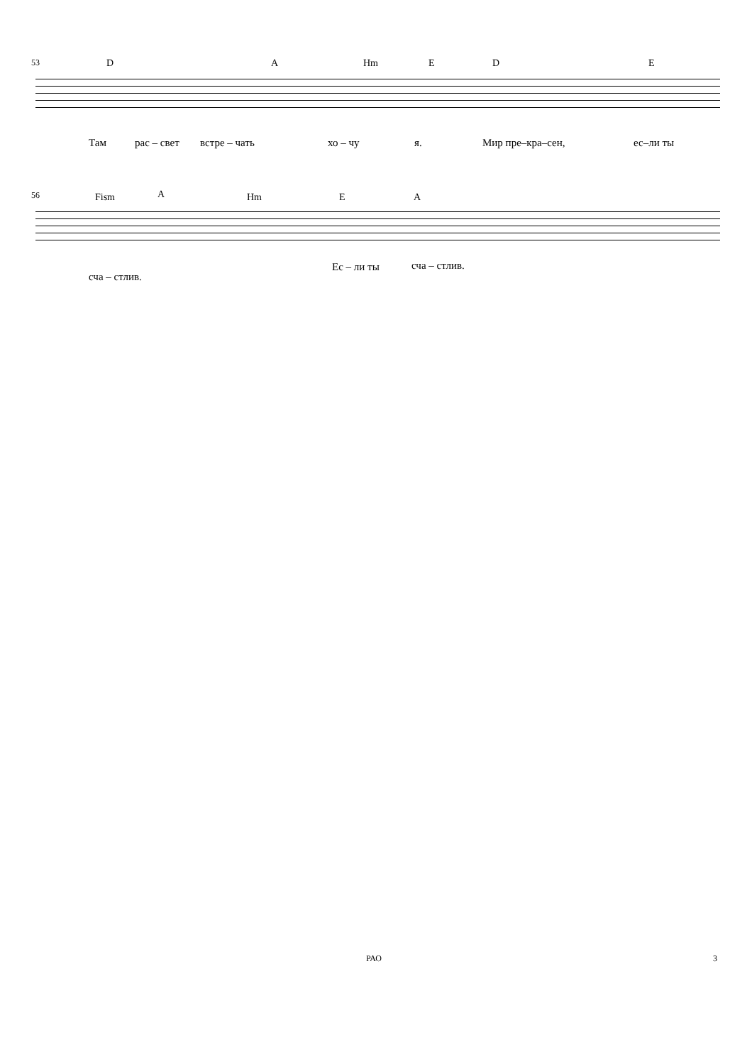53 D A Hm E D E
Там рас – свет встре – чать хо – чу я. Мир пре–кра–сен, ес–ли ты
56 Fism A Hm E A
Ес – ли ты сча – стлив.
сча – стлив.
РАО 3